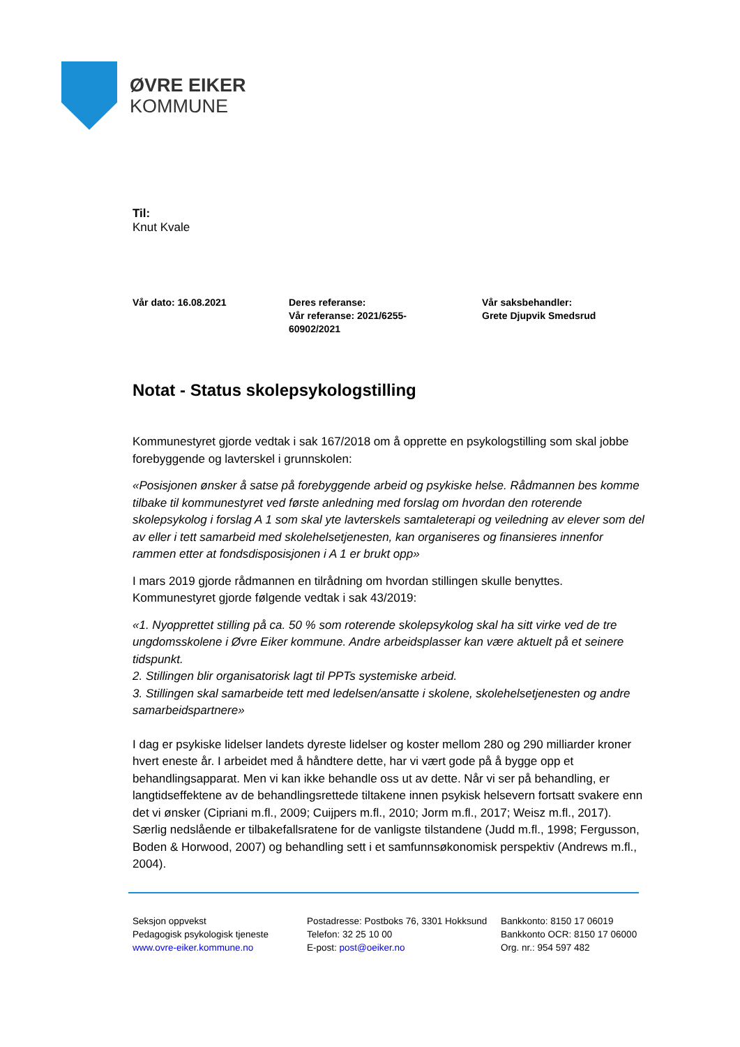ØVRE EIKER
KOMMUNE
Til:
Knut Kvale
Vår dato: 16.08.2021 Deres referanse:
Vår referanse: 2021/6255-
60902/2021
Vår saksbehandler:
Grete Djupvik Smedsrud
Notat - Status skolepsykologstilling
Kommunestyret gjorde vedtak i sak 167/2018 om å opprette en psykologstilling som skal jobbe forebyggende og lavterskel i grunnskolen:
«Posisjonen ønsker å satse på forebyggende arbeid og psykiske helse. Rådmannen bes komme tilbake til kommunestyret ved første anledning med forslag om hvordan den roterende skolepsykolog i forslag A 1 som skal yte lavterskels samtaleterapi og veiledning av elever som del av eller i tett samarbeid med skolehelsetjenesten, kan organiseres og finansieres innenfor rammen etter at fondsdisposisjonen i A 1 er brukt opp»
I mars 2019 gjorde rådmannen en tilrådning om hvordan stillingen skulle benyttes. Kommunestyret gjorde følgende vedtak i sak 43/2019:
«1. Nyopprettet stilling på ca. 50 % som roterende skolepsykolog skal ha sitt virke ved de tre ungdomsskolene i Øvre Eiker kommune. Andre arbeidsplasser kan være aktuelt på et seinere tidspunkt.
2. Stillingen blir organisatorisk lagt til PPTs systemiske arbeid.
3. Stillingen skal samarbeide tett med ledelsen/ansatte i skolene, skolehelsetjenesten og andre samarbeidspartnere»
I dag er psykiske lidelser landets dyreste lidelser og koster mellom 280 og 290 milliarder kroner hvert eneste år. I arbeidet med å håndtere dette, har vi vært gode på å bygge opp et behandlingsapparat. Men vi kan ikke behandle oss ut av dette. Når vi ser på behandling, er langtidseffektene av de behandlingsrettede tiltakene innen psykisk helsevern fortsatt svakere enn det vi ønsker (Cipriani m.fl., 2009; Cuijpers m.fl., 2010; Jorm m.fl., 2017; Weisz m.fl., 2017). Særlig nedslående er tilbakefallsratene for de vanligste tilstandene (Judd m.fl., 1998; Fergusson, Boden & Horwood, 2007) og behandling sett i et samfunnsøkonomisk perspektiv (Andrews m.fl., 2004).
Seksjon oppvekst
Pedagogisk psykologisk tjeneste
www.ovre-eiker.kommune.no
Postadresse: Postboks 76, 3301 Hokksund
Telefon: 32 25 10 00
E-post: post@oeiker.no
Bankkonto: 8150 17 06019
Bankkonto OCR: 8150 17 06000
Org. nr.: 954 597 482